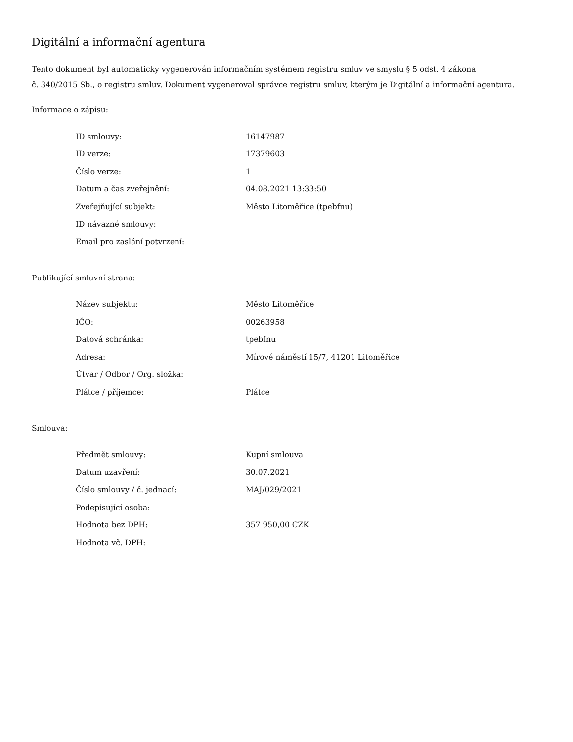Digitální a informační agentura
Tento dokument byl automaticky vygenerován informačním systémem registru smluv ve smyslu § 5 odst. 4 zákona
č. 340/2015 Sb., o registru smluv. Dokument vygeneroval správce registru smluv, kterým je Digitální a informační agentura.
Informace o zápisu:
| ID smlouvy: | 16147987 |
| ID verze: | 17379603 |
| Číslo verze: | 1 |
| Datum a čas zveřejnění: | 04.08.2021 13:33:50 |
| Zveřejňující subjekt: | Město Litoměřice (tpebfnu) |
| ID návazné smlouvy: | |
| Email pro zaslání potvrzení: | |
Publikující smluvní strana:
| Název subjektu: | Město Litoměřice |
| IČO: | 00263958 |
| Datová schránka: | tpebfnu |
| Adresa: | Mírové náměstí 15/7, 41201 Litoměřice |
| Útvar / Odbor / Org. složka: | |
| Plátce / příjemce: | Plátce |
Smlouva:
| Předmět smlouvy: | Kupní smlouva |
| Datum uzavření: | 30.07.2021 |
| Číslo smlouvy / č. jednací: | MAJ/029/2021 |
| Podepisující osoba: | |
| Hodnota bez DPH: | 357 950,00 CZK |
| Hodnota vč. DPH: | |